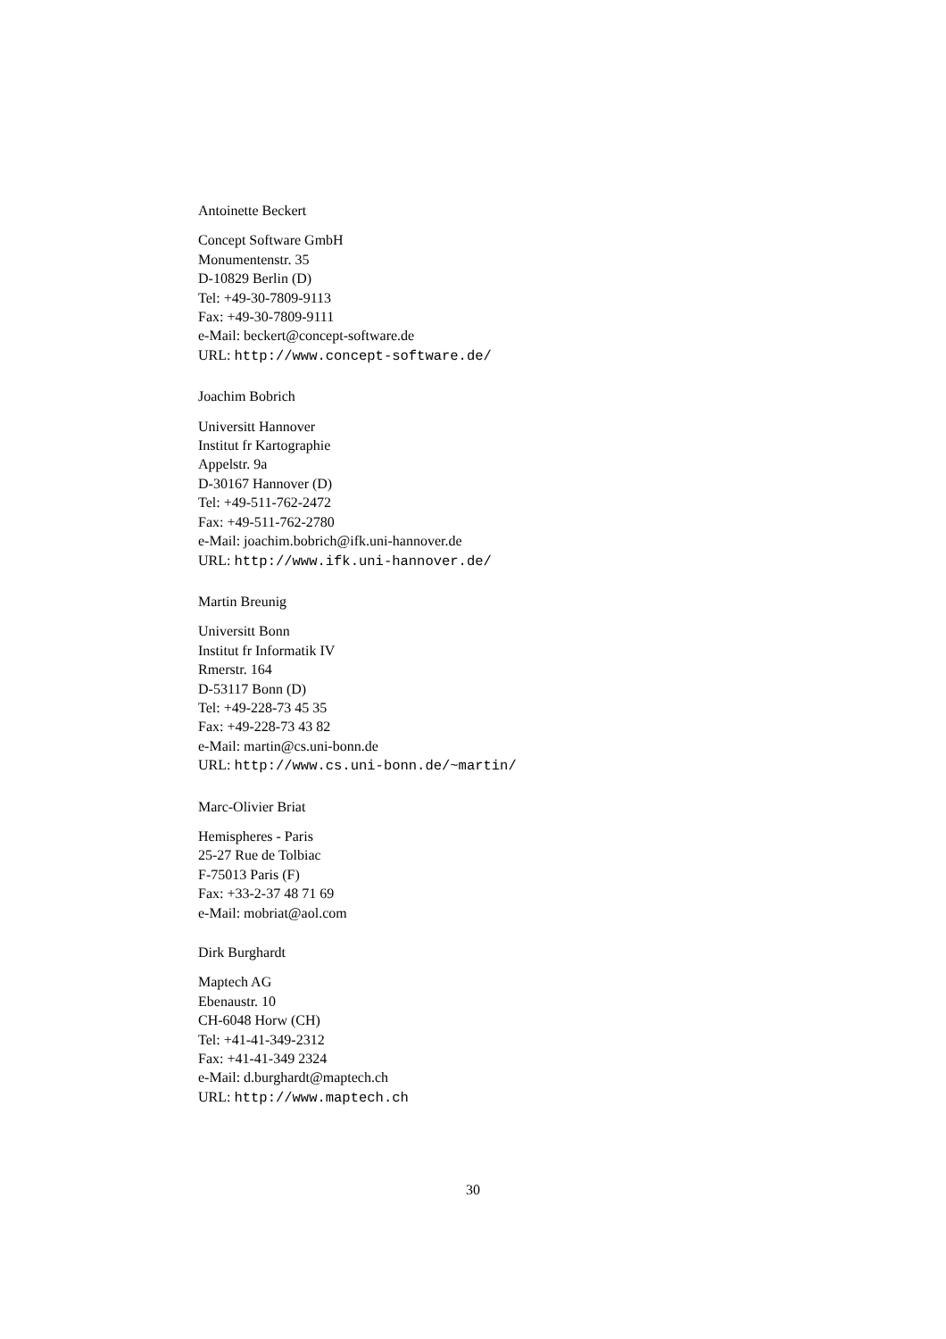Antoinette Beckert
Concept Software GmbH
Monumentenstr. 35
D-10829 Berlin (D)
Tel: +49-30-7809-9113
Fax: +49-30-7809-9111
e-Mail: beckert@concept-software.de
URL: http://www.concept-software.de/
Joachim Bobrich
Universitt Hannover
Institut fr Kartographie
Appelstr. 9a
D-30167 Hannover (D)
Tel: +49-511-762-2472
Fax: +49-511-762-2780
e-Mail: joachim.bobrich@ifk.uni-hannover.de
URL: http://www.ifk.uni-hannover.de/
Martin Breunig
Universitt Bonn
Institut fr Informatik IV
Rmerstr. 164
D-53117 Bonn (D)
Tel: +49-228-73 45 35
Fax: +49-228-73 43 82
e-Mail: martin@cs.uni-bonn.de
URL: http://www.cs.uni-bonn.de/~martin/
Marc-Olivier Briat
Hemispheres - Paris
25-27 Rue de Tolbiac
F-75013 Paris (F)
Fax: +33-2-37 48 71 69
e-Mail: mobriat@aol.com
Dirk Burghardt
Maptech AG
Ebenaustr. 10
CH-6048 Horw (CH)
Tel: +41-41-349-2312
Fax: +41-41-349 2324
e-Mail: d.burghardt@maptech.ch
URL: http://www.maptech.ch
30